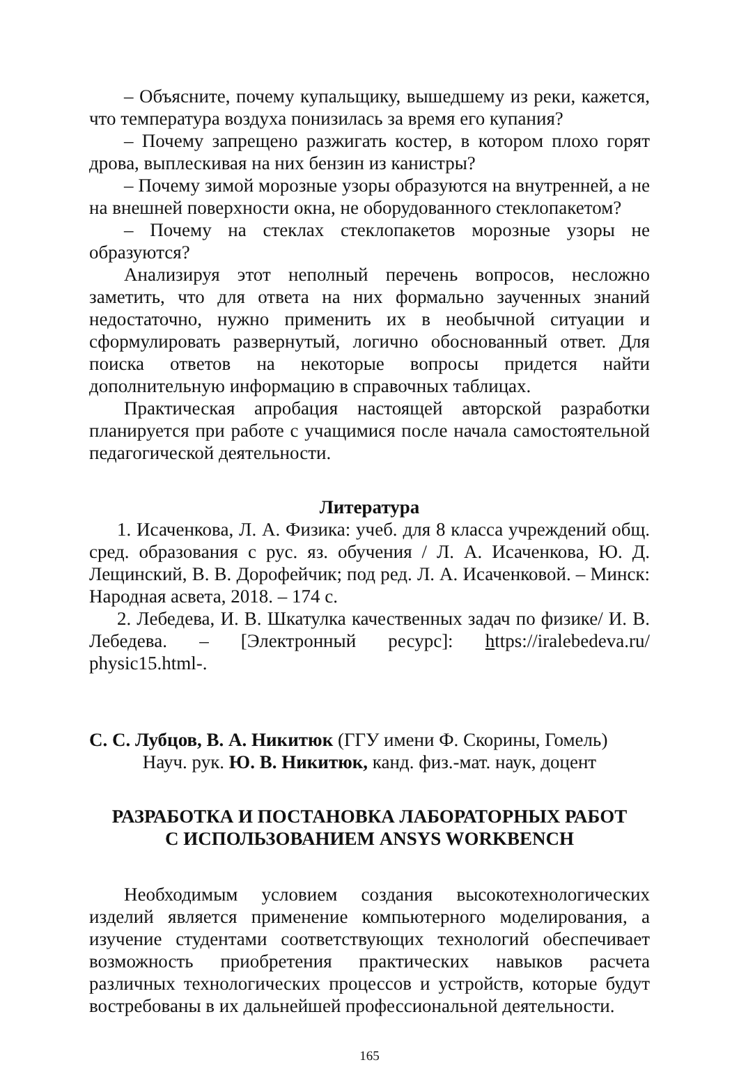– Объясните, почему купальщику, вышедшему из реки, кажется, что температура воздуха понизилась за время его купания?
– Почему запрещено разжигать костер, в котором плохо горят дрова, выплескивая на них бензин из канистры?
– Почему зимой морозные узоры образуются на внутренней, а не на внешней поверхности окна, не оборудованного стеклопакетом?
– Почему на стеклах стеклопакетов морозные узоры не образуются?
Анализируя этот неполный перечень вопросов, несложно заметить, что для ответа на них формально заученных знаний недостаточно, нужно применить их в необычной ситуации и сформулировать развернутый, логично обоснованный ответ. Для поиска ответов на некоторые вопросы придется найти дополнительную информацию в справочных таблицах.
Практическая апробация настоящей авторской разработки планируется при работе с учащимися после начала самостоятельной педагогической деятельности.
Литература
1. Исаченкова, Л. А. Физика: учеб. для 8 класса учреждений общ. сред. образования с рус. яз. обучения / Л. А. Исаченкова, Ю. Д. Лещинский, В. В. Дорофейчик; под ред. Л. А. Исаченковой. – Минск: Народная асвета, 2018. – 174 с.
2. Лебедева, И. В. Шкатулка качественных задач по физике/ И. В. Лебедева. – [Электронный ресурс]: https://iralebedeva.ru/ physic15.html-.
С. С. Лубцов, В. А. Никитюк (ГГУ имени Ф. Скорины, Гомель)
Науч. рук. Ю. В. Никитюк, канд. физ.-мат. наук, доцент
РАЗРАБОТКА И ПОСТАНОВКА ЛАБОРАТОРНЫХ РАБОТ
С ИСПОЛЬЗОВАНИЕМ ANSYS WORKBENCH
Необходимым условием создания высокотехнологических изделий является применение компьютерного моделирования, а изучение студентами соответствующих технологий обеспечивает возможность приобретения практических навыков расчета различных технологических процессов и устройств, которые будут востребованы в их дальнейшей профессиональной деятельности.
165